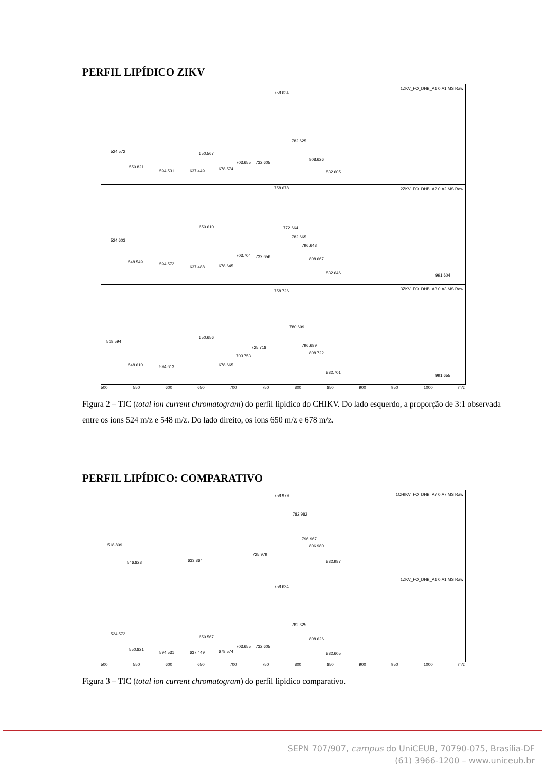PERFIL LIPÍDICO ZIKV
1ZKV_FO_DHB_A1 0:A1 MS Raw
758.634
782.625
524.572 650.567
550.821
594.531 637.449 678.574
703.655 732.605
808.626
832.605
2ZKV_FO_DHB_A2 0:A2 MS Raw 758.678
650.610 772.664
524.603
782.665
796.648
703.704 732.656 808.667
548.549 594.572
637.488 678.645
832.646 991.604
3ZKV_FO_DHB_A3 0:A3 MS Raw 758.726
780.699
518.594
650.656
796.689 725.718
808.722
703.753
548.610 594.613 678.665
832.701
991.655
500 550 600 650 700 750 800 850 900 950 1000 m/z
Figura 2 – TIC (total ion current chromatogram) do perfil lipídico do CHIKV. Do lado esquerdo, a proporção de 3:1 observada entre os íons 524 m/z e 548 m/z. Do lado direito, os íons 650 m/z e 678 m/z.
PERFIL LIPÍDICO: COMPARATIVO
1CHIKV_FO_DHB_A7 0:A7 MS Raw 758.979
782.982
518.809
796.967
806.980
725.979
633.864 546.828 832.987
1ZKV_FO_DHB_A1 0:A1 MS Raw
758.634
782.625
524.572
650.567 808.626
703.655 732.605
550.821
594.531 637.449 678.574 832.605
500 550 600 650 700 750 800 850 900 950 1000 m/z
Figura 3 – TIC (total ion current chromatogram) do perfil lipídico comparativo.
SEPN 707/907, campus do UniCEUB, 70790-075, Brasília-DF
(61) 3966-1200 – www.uniceub.br